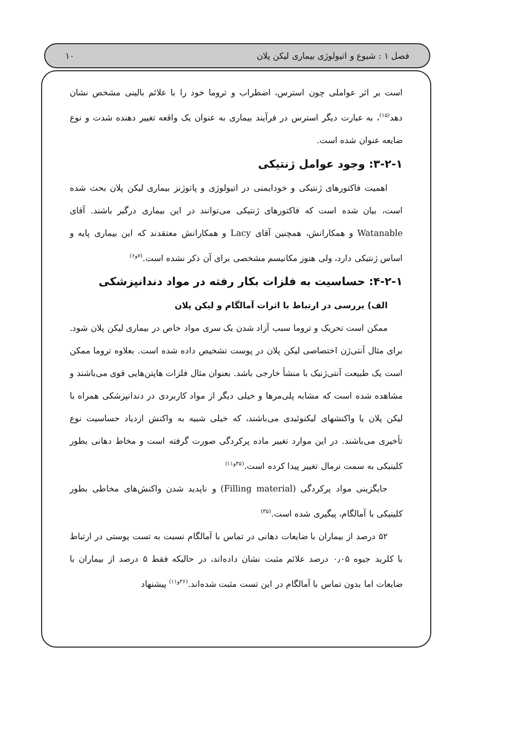فصل ۱ : شیوع و اتیولوژی بیماری لیکن پلان ۱۰
است بر اثر عواملی چون استرس، اضطراب و تروما خود را با علائم بالینی مشخص نشان دهد<sup>(۱۵)</sup>، به عبارت دیگر استرس در فرآیند بیماری به عنوان یک واقعه تغییر دهنده شدت و نوع ضایعه عنوان شده است.
۳-۲-۱: وجود عوامل ژنتیکی
اهمیت فاکتورهای ژنتیکی و خودایمنی در اتیولوژی و پاتوژنز بیماری لیکن پلان بحث شده است، بیان شده است که فاکتورهای ژنتیکی می‌توانند در این بیماری درگیر باشند. آقای Watanable و همکارانش، همچنین آقای Lacy و همکارانش معتقدند که این بیماری پایه و اساس ژنتیکی دارد، ولی هنوز مکانیسم مشخصی برای آن ذکر نشده است.<sup>(۷و۶)</sup>
۴-۲-۱: حساسیت به فلزات بکار رفته در مواد دندانپزشکی
الف) بررسی در ارتباط با اثرات آمالگام و لیکن پلان
ممکن است تحریک و تروما سبب آزاد شدن یک سری مواد خاص در بیماری لیکن پلان شود. برای مثال آنتی‌ژن اختصاصی لیکن پلان در پوست تشخیص داده شده است. بعلاوه تروما ممکن است یک طبیعت آنتی‌ژنیک با منشأ خارجی باشد. بعنوان مثال فلزات هاپتن‌هایی قوی می‌باشند و مشاهده شده است که مشابه پلی‌مرها و خیلی دیگر از مواد کاربردی در دندانپزشکی همراه با لیکن پلان یا واکنشهای لیکنوئیدی می‌باشند، که خیلی شبیه به واکنش ازدیاد حساسیت نوع تأخیری می‌باشند. در این موارد تغییر ماده پرکردگی صورت گرفته است و مخاط دهانی بطور کلینیکی به سمت نرمال تغییر پیدا کرده است.<sup>(۳۵و۱۱)</sup>
جایگزینی مواد پرکردگی (Filling material) و ناپدید شدن واکنش‌های مخاطی بطور کلینیکی با آمالگام، پیگیری شده است.<sup>(۳۵)</sup>
۵۲ درصد از بیماران با ضایعات دهانی در تماس با آمالگام نسبت به تست پوستی در ارتباط با کلرید جیوه ۰٫۰۵ درصد علائم مثبت نشان داده‌اند، در حالیکه فقط ۵ درصد از بیماران با ضایعات اما بدون تماس با آمالگام در این تست مثبت شده‌اند.<sup>(۳۶و۱۱)</sup> پیشنهاد